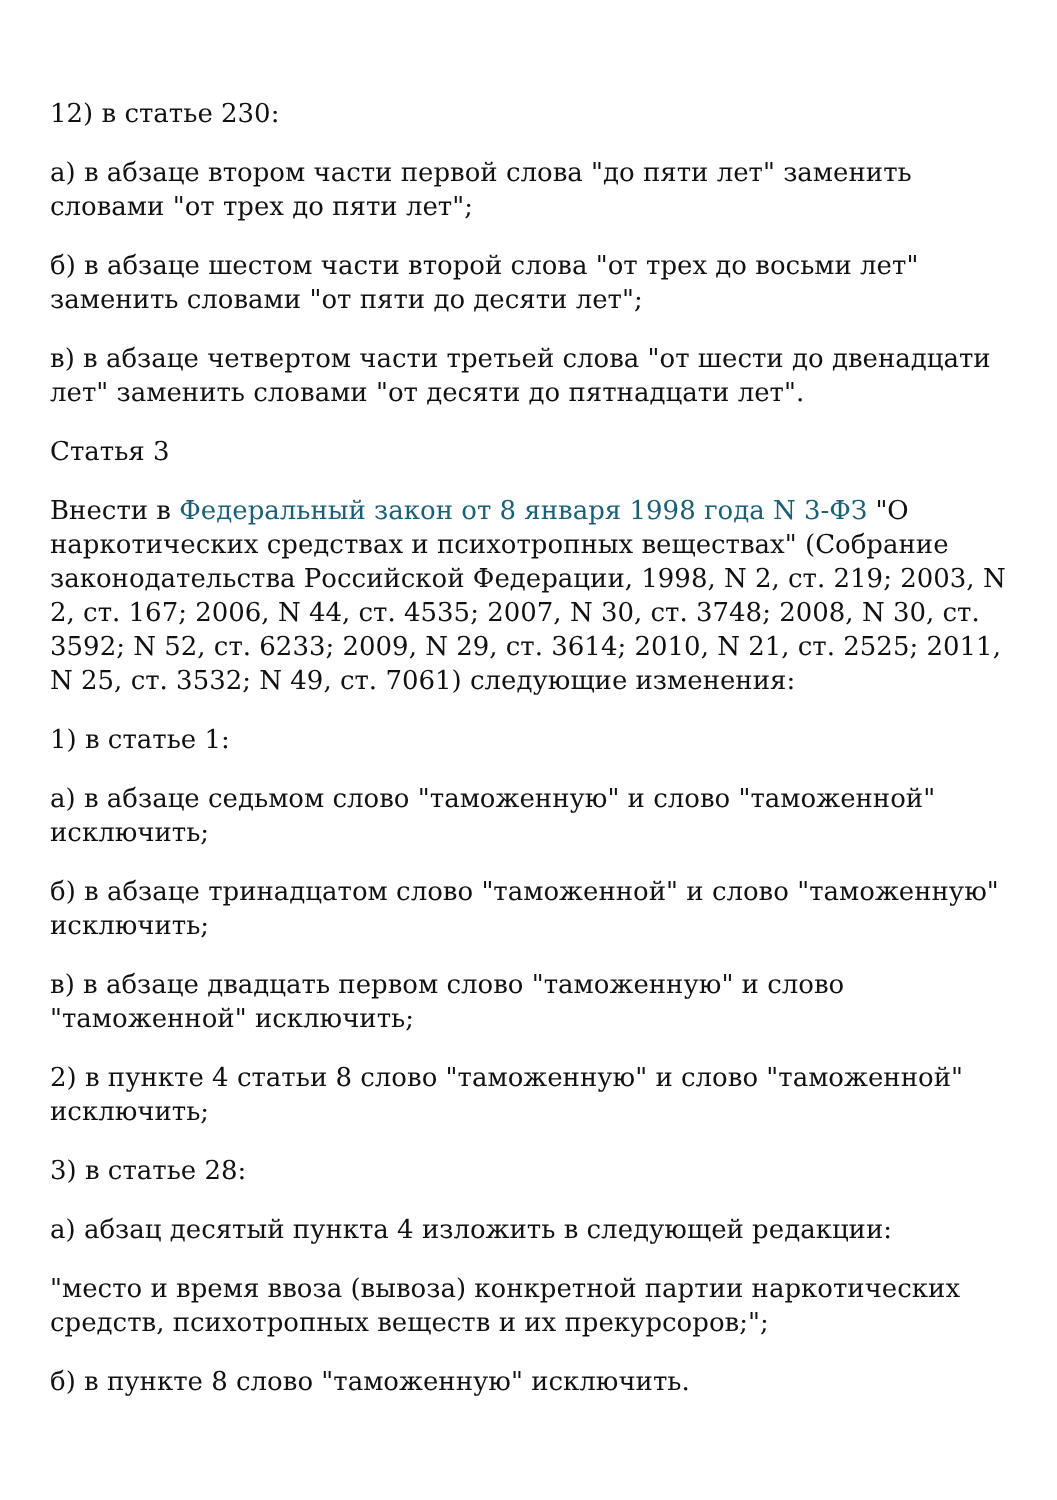12) в статье 230:
а) в абзаце втором части первой слова "до пяти лет" заменить словами "от трех до пяти лет";
б) в абзаце шестом части второй слова "от трех до восьми лет" заменить словами "от пяти до десяти лет";
в) в абзаце четвертом части третьей слова "от шести до двенадцати лет" заменить словами "от десяти до пятнадцати лет".
Статья 3
Внести в Федеральный закон от 8 января 1998 года N 3-ФЗ "О наркотических средствах и психотропных веществах" (Собрание законодательства Российской Федерации, 1998, N 2, ст. 219; 2003, N 2, ст. 167; 2006, N 44, ст. 4535; 2007, N 30, ст. 3748; 2008, N 30, ст. 3592; N 52, ст. 6233; 2009, N 29, ст. 3614; 2010, N 21, ст. 2525; 2011, N 25, ст. 3532; N 49, ст. 7061) следующие изменения:
1) в статье 1:
а) в абзаце седьмом слово "таможенную" и слово "таможенной" исключить;
б) в абзаце тринадцатом слово "таможенной" и слово "таможенную" исключить;
в) в абзаце двадцать первом слово "таможенную" и слово "таможенной" исключить;
2) в пункте 4 статьи 8 слово "таможенную" и слово "таможенной" исключить;
3) в статье 28:
а) абзац десятый пункта 4 изложить в следующей редакции:
"место и время ввоза (вывоза) конкретной партии наркотических средств, психотропных веществ и их прекурсоров;";
б) в пункте 8 слово "таможенную" исключить.